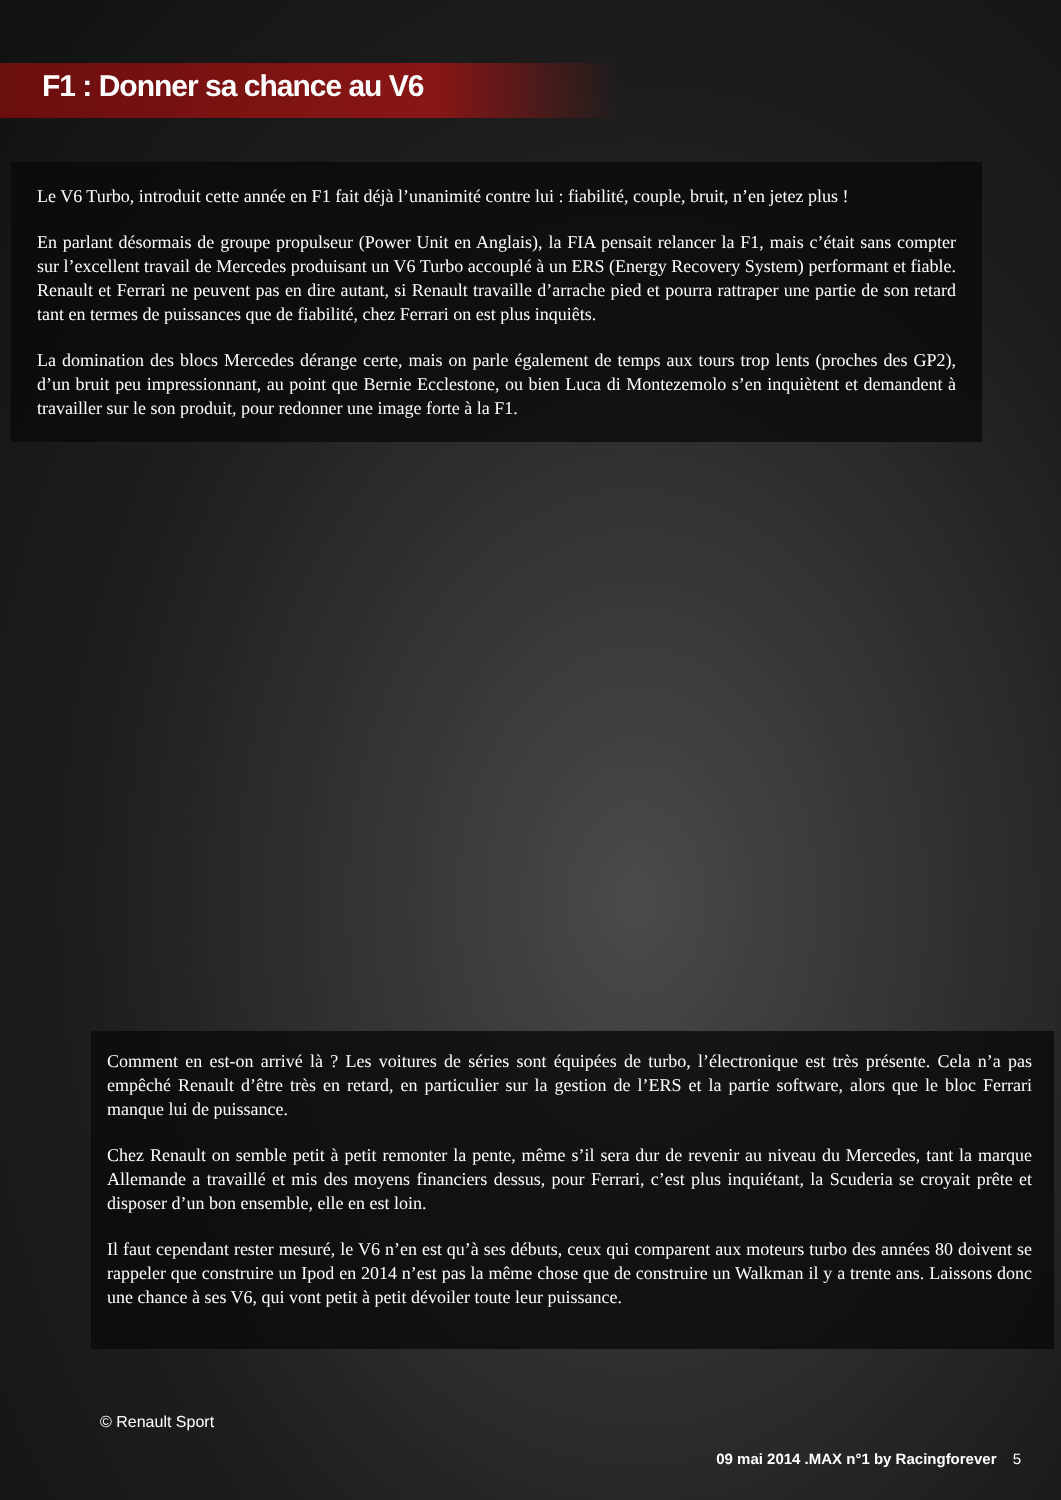F1 : Donner sa chance au V6
Le V6 Turbo, introduit cette année en F1 fait déjà l’unanimité contre lui : fiabilité, couple, bruit, n’en jetez plus !
En parlant désormais de groupe propulseur (Power Unit en Anglais), la FIA pensait relancer la F1, mais c’était sans compter sur l’excellent travail de Mercedes produisant un V6 Turbo accouplé à un ERS (Energy Recovery System) performant et fiable. Renault et Ferrari ne peuvent pas en dire autant, si Renault travaille d’arrache pied et pourra rattraper une partie de son retard tant en termes de puissances que de fiabilité, chez Ferrari on est plus inquiêts.
La domination des blocs Mercedes dérange certe, mais on parle également de temps aux tours trop lents (proches des GP2), d’un bruit peu impressionnant, au point que Bernie Ecclestone, ou bien Luca di Montezemolo s’en inquiètent et demandent à travailler sur le son produit, pour redonner une image forte à la F1.
Comment en est-on arrivé là ? Les voitures de séries sont équipées de turbo, l’électronique est très présente. Cela n’a pas empêché Renault d’être très en retard, en particulier sur la gestion de l’ERS et la partie software, alors que le bloc Ferrari manque lui de puissance.
Chez Renault on semble petit à petit remonter la pente, même s’il sera dur de revenir au niveau du Mercedes, tant la marque Allemande a travaillé et mis des moyens financiers dessus, pour Ferrari, c’est plus inquiétant, la Scuderia se croyait prête et disposer d’un bon ensemble, elle en est loin.
Il faut cependant rester mesuré, le V6 n’en est qu’à ses débuts, ceux qui comparent aux moteurs turbo des années 80 doivent se rappeler que construire un Ipod en 2014 n’est pas la même chose que de construire un Walkman il y a trente ans. Laissons donc une chance à ses V6, qui vont petit à petit dévoiler toute leur puissance.
© Renault Sport
09 mai 2014 .MAX n°1 by Racingforever 5